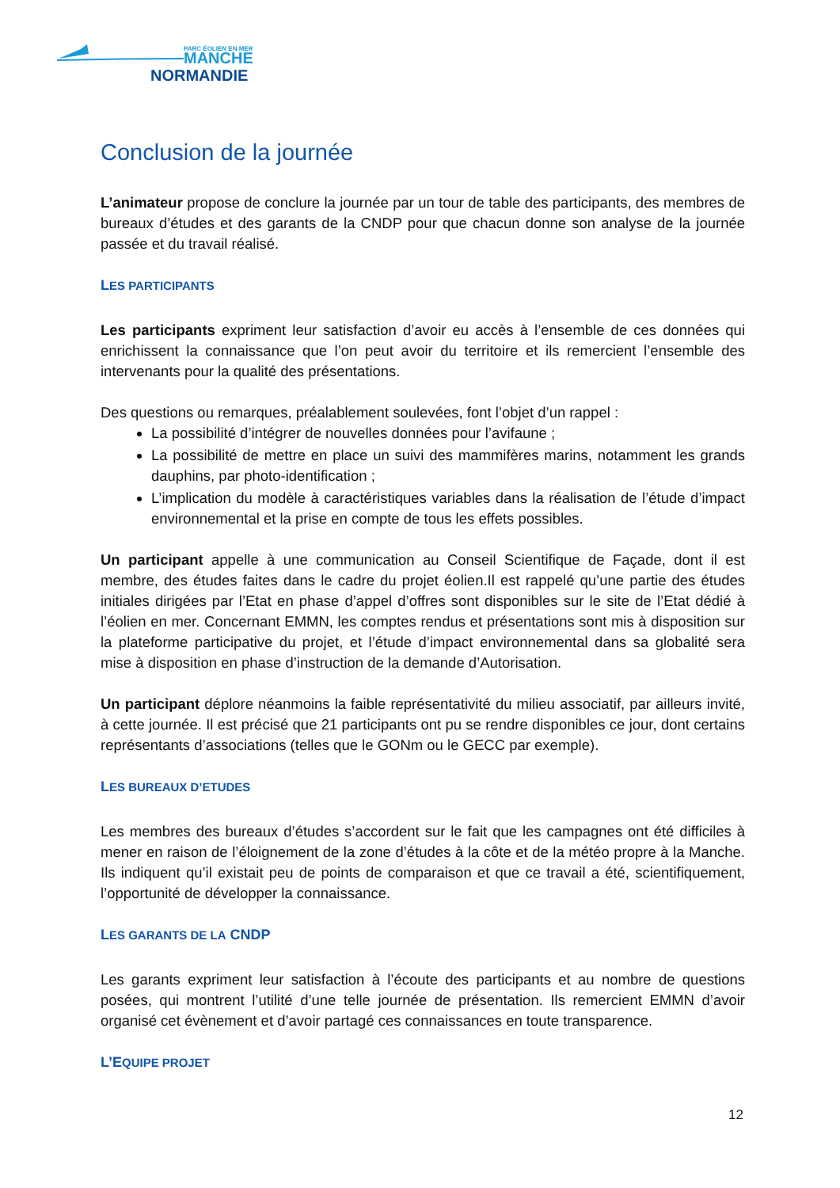PARC ÉOLIEN EN MER
MANCHE
NORMANDIE
Conclusion de la journée
L’animateur propose de conclure la journée par un tour de table des participants, des membres de bureaux d’études et des garants de la CNDP pour que chacun donne son analyse de la journée passée et du travail réalisé.
LES PARTICIPANTS
Les participants expriment leur satisfaction d’avoir eu accès à l’ensemble de ces données qui enrichissent la connaissance que l’on peut avoir du territoire et ils remercient l’ensemble des intervenants pour la qualité des présentations.
Des questions ou remarques, préalablement soulevées, font l’objet d’un rappel :
La possibilité d’intégrer de nouvelles données pour l’avifaune ;
La possibilité de mettre en place un suivi des mammifères marins, notamment les grands dauphins, par photo-identification ;
L’implication du modèle à caractéristiques variables dans la réalisation de l’étude d’impact environnemental et la prise en compte de tous les effets possibles.
Un participant appelle à une communication au Conseil Scientifique de Façade, dont il est membre, des études faites dans le cadre du projet éolien.Il est rappelé qu’une partie des études initiales dirigées par l’Etat en phase d’appel d’offres sont disponibles sur le site de l’Etat dédié à l’éolien en mer. Concernant EMMN, les comptes rendus et présentations sont mis à disposition sur la plateforme participative du projet, et l’étude d’impact environnemental dans sa globalité sera mise à disposition en phase d’instruction de la demande d’Autorisation.
Un participant déplore néanmoins la faible représentativité du milieu associatif, par ailleurs invité, à cette journée. Il est précisé que 21 participants ont pu se rendre disponibles ce jour, dont certains représentants d’associations (telles que le GONm ou le GECC par exemple).
LES BUREAUX D’ETUDES
Les membres des bureaux d’études s’accordent sur le fait que les campagnes ont été difficiles à mener en raison de l’éloignement de la zone d’études à la côte et de la météo propre à la Manche. Ils indiquent qu’il existait peu de points de comparaison et que ce travail a été, scientifiquement, l’opportunité de développer la connaissance.
LES GARANTS DE LA CNDP
Les garants expriment leur satisfaction à l’écoute des participants et au nombre de questions posées, qui montrent l’utilité d’une telle journée de présentation. Ils remercient EMMN d’avoir organisé cet évènement et d’avoir partagé ces connaissances en toute transparence.
L’EQUIPE PROJET
12